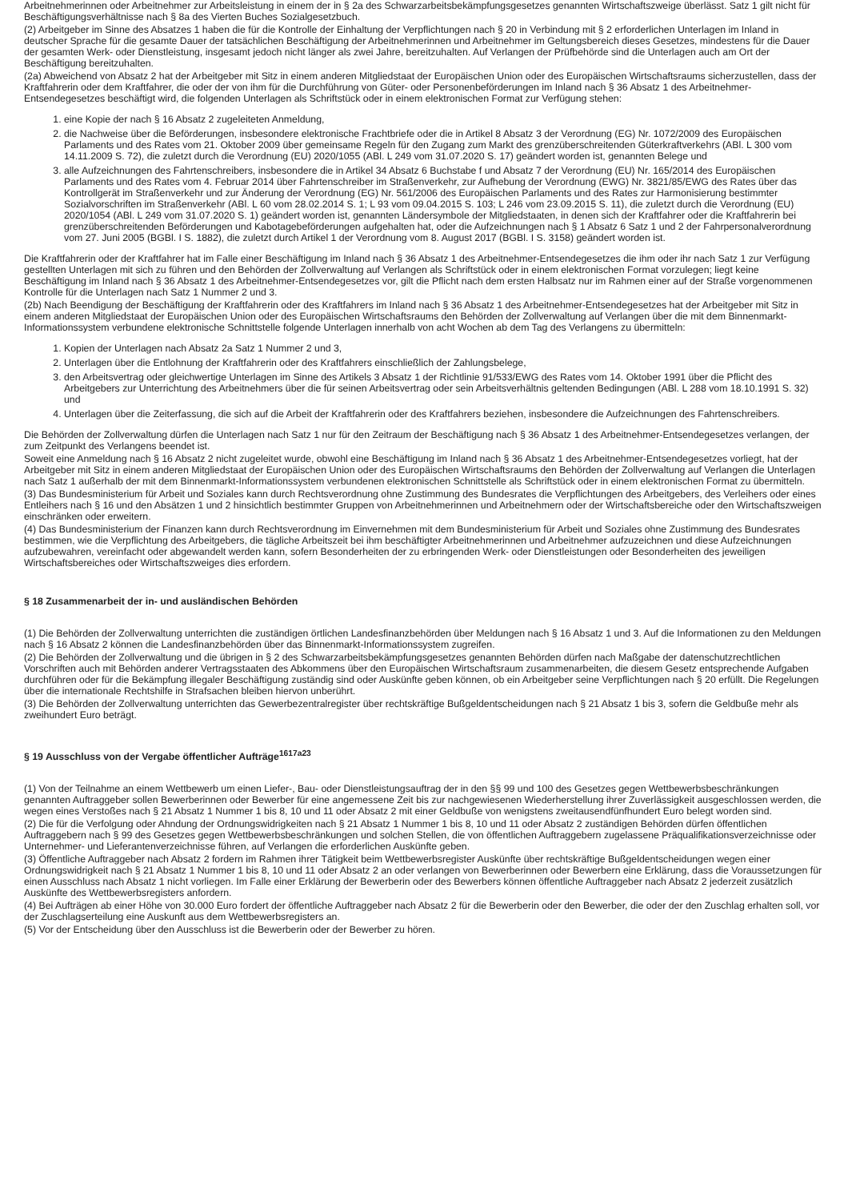Arbeitnehmerinnen oder Arbeitnehmer zur Arbeitsleistung in einem der in § 2a des Schwarzarbeitsbekämpfungsgesetzes genannten Wirtschaftszweige überlässt. Satz 1 gilt nicht für Beschäftigungsverhältnisse nach § 8a des Vierten Buches Sozialgesetzbuch.
(2) Arbeitgeber im Sinne des Absatzes 1 haben die für die Kontrolle der Einhaltung der Verpflichtungen nach § 20 in Verbindung mit § 2 erforderlichen Unterlagen im Inland in deutscher Sprache für die gesamte Dauer der tatsächlichen Beschäftigung der Arbeitnehmerinnen und Arbeitnehmer im Geltungsbereich dieses Gesetzes, mindestens für die Dauer der gesamten Werk- oder Dienstleistung, insgesamt jedoch nicht länger als zwei Jahre, bereitzuhalten. Auf Verlangen der Prüfbehörde sind die Unterlagen auch am Ort der Beschäftigung bereitzuhalten.
(2a) Abweichend von Absatz 2 hat der Arbeitgeber mit Sitz in einem anderen Mitgliedstaat der Europäischen Union oder des Europäischen Wirtschaftsraums sicherzustellen, dass der Kraftfahrerin oder dem Kraftfahrer, die oder der von ihm für die Durchführung von Güter- oder Personenbeförderungen im Inland nach § 36 Absatz 1 des Arbeitnehmer-Entsendegesetzes beschäftigt wird, die folgenden Unterlagen als Schriftstück oder in einem elektronischen Format zur Verfügung stehen:
1. eine Kopie der nach § 16 Absatz 2 zugeleiteten Anmeldung,
2. die Nachweise über die Beförderungen, insbesondere elektronische Frachtbriefe oder die in Artikel 8 Absatz 3 der Verordnung (EG) Nr. 1072/2009 des Europäischen Parlaments und des Rates vom 21. Oktober 2009 über gemeinsame Regeln für den Zugang zum Markt des grenzüberschreitenden Güterkraftverkehrs (ABl. L 300 vom 14.11.2009 S. 72), die zuletzt durch die Verordnung (EU) 2020/1055 (ABl. L 249 vom 31.07.2020 S. 17) geändert worden ist, genannten Belege und
3. alle Aufzeichnungen des Fahrtenschreibers, insbesondere die in Artikel 34 Absatz 6 Buchstabe f und Absatz 7 der Verordnung (EU) Nr. 165/2014 des Europäischen Parlaments und des Rates vom 4. Februar 2014 über Fahrtenschreiber im Straßenverkehr, zur Aufhebung der Verordnung (EWG) Nr. 3821/85/EWG des Rates über das Kontrollgerät im Straßenverkehr und zur Änderung der Verordnung (EG) Nr. 561/2006 des Europäischen Parlaments und des Rates zur Harmonisierung bestimmter Sozialvorschriften im Straßenverkehr (ABl. L 60 vom 28.02.2014 S. 1; L 93 vom 09.04.2015 S. 103; L 246 vom 23.09.2015 S. 11), die zuletzt durch die Verordnung (EU) 2020/1054 (ABl. L 249 vom 31.07.2020 S. 1) geändert worden ist, genannten Ländersymbole der Mitgliedstaaten, in denen sich der Kraftfahrer oder die Kraftfahrerin bei grenzüberschreitenden Beförderungen und Kabotagebeförderungen aufgehalten hat, oder die Aufzeichnungen nach § 1 Absatz 6 Satz 1 und 2 der Fahrpersonalverordnung vom 27. Juni 2005 (BGBl. I S. 1882), die zuletzt durch Artikel 1 der Verordnung vom 8. August 2017 (BGBl. I S. 3158) geändert worden ist.
Die Kraftfahrerin oder der Kraftfahrer hat im Falle einer Beschäftigung im Inland nach § 36 Absatz 1 des Arbeitnehmer-Entsendegesetzes die ihm oder ihr nach Satz 1 zur Verfügung gestellten Unterlagen mit sich zu führen und den Behörden der Zollverwaltung auf Verlangen als Schriftstück oder in einem elektronischen Format vorzulegen; liegt keine Beschäftigung im Inland nach § 36 Absatz 1 des Arbeitnehmer-Entsendegesetzes vor, gilt die Pflicht nach dem ersten Halbsatz nur im Rahmen einer auf der Straße vorgenommenen Kontrolle für die Unterlagen nach Satz 1 Nummer 2 und 3.
(2b) Nach Beendigung der Beschäftigung der Kraftfahrerin oder des Kraftfahrers im Inland nach § 36 Absatz 1 des Arbeitnehmer-Entsendegesetzes hat der Arbeitgeber mit Sitz in einem anderen Mitgliedstaat der Europäischen Union oder des Europäischen Wirtschaftsraums den Behörden der Zollverwaltung auf Verlangen über die mit dem Binnenmarkt-Informationssystem verbundene elektronische Schnittstelle folgende Unterlagen innerhalb von acht Wochen ab dem Tag des Verlangens zu übermitteln:
1. Kopien der Unterlagen nach Absatz 2a Satz 1 Nummer 2 und 3,
2. Unterlagen über die Entlohnung der Kraftfahrerin oder des Kraftfahrers einschließlich der Zahlungsbelege,
3. den Arbeitsvertrag oder gleichwertige Unterlagen im Sinne des Artikels 3 Absatz 1 der Richtlinie 91/533/EWG des Rates vom 14. Oktober 1991 über die Pflicht des Arbeitgebers zur Unterrichtung des Arbeitnehmers über die für seinen Arbeitsvertrag oder sein Arbeitsverhältnis geltenden Bedingungen (ABl. L 288 vom 18.10.1991 S. 32) und
4. Unterlagen über die Zeiterfassung, die sich auf die Arbeit der Kraftfahrerin oder des Kraftfahrers beziehen, insbesondere die Aufzeichnungen des Fahrtenschreibers.
Die Behörden der Zollverwaltung dürfen die Unterlagen nach Satz 1 nur für den Zeitraum der Beschäftigung nach § 36 Absatz 1 des Arbeitnehmer-Entsendegesetzes verlangen, der zum Zeitpunkt des Verlangens beendet ist.
Soweit eine Anmeldung nach § 16 Absatz 2 nicht zugeleitet wurde, obwohl eine Beschäftigung im Inland nach § 36 Absatz 1 des Arbeitnehmer-Entsendegesetzes vorliegt, hat der Arbeitgeber mit Sitz in einem anderen Mitgliedstaat der Europäischen Union oder des Europäischen Wirtschaftsraums den Behörden der Zollverwaltung auf Verlangen die Unterlagen nach Satz 1 außerhalb der mit dem Binnenmarkt-Informationssystem verbundenen elektronischen Schnittstelle als Schriftstück oder in einem elektronischen Format zu übermitteln.
(3) Das Bundesministerium für Arbeit und Soziales kann durch Rechtsverordnung ohne Zustimmung des Bundesrates die Verpflichtungen des Arbeitgebers, des Verleihers oder eines Entleihers nach § 16 und den Absätzen 1 und 2 hinsichtlich bestimmter Gruppen von Arbeitnehmerinnen und Arbeitnehmern oder der Wirtschaftsbereiche oder den Wirtschaftszweigen einschränken oder erweitern.
(4) Das Bundesministerium der Finanzen kann durch Rechtsverordnung im Einvernehmen mit dem Bundesministerium für Arbeit und Soziales ohne Zustimmung des Bundesrates bestimmen, wie die Verpflichtung des Arbeitgebers, die tägliche Arbeitszeit bei ihm beschäftigter Arbeitnehmerinnen und Arbeitnehmer aufzuzeichnen und diese Aufzeichnungen aufzubewahren, vereinfacht oder abgewandelt werden kann, sofern Besonderheiten der zu erbringenden Werk- oder Dienstleistungen oder Besonderheiten des jeweiligen Wirtschaftsbereiches oder Wirtschaftszweiges dies erfordern.
§ 18 Zusammenarbeit der in- und ausländischen Behörden
(1) Die Behörden der Zollverwaltung unterrichten die zuständigen örtlichen Landesfinanzbehörden über Meldungen nach § 16 Absatz 1 und 3. Auf die Informationen zu den Meldungen nach § 16 Absatz 2 können die Landesfinanzbehörden über das Binnenmarkt-Informationssystem zugreifen.
(2) Die Behörden der Zollverwaltung und die übrigen in § 2 des Schwarzarbeitsbekämpfungsgesetzes genannten Behörden dürfen nach Maßgabe der datenschutzrechtlichen Vorschriften auch mit Behörden anderer Vertragsstaaten des Abkommens über den Europäischen Wirtschaftsraum zusammenarbeiten, die diesem Gesetz entsprechende Aufgaben durchführen oder für die Bekämpfung illegaler Beschäftigung zuständig sind oder Auskünfte geben können, ob ein Arbeitgeber seine Verpflichtungen nach § 20 erfüllt. Die Regelungen über die internationale Rechtshilfe in Strafsachen bleiben hiervon unberührt.
(3) Die Behörden der Zollverwaltung unterrichten das Gewerbezentralregister über rechtskräftige Bußgeldentscheidungen nach § 21 Absatz 1 bis 3, sofern die Geldbuße mehr als zweihundert Euro beträgt.
§ 19 Ausschluss von der Vergabe öffentlicher Aufträge<sup>1617a23</sup>
(1) Von der Teilnahme an einem Wettbewerb um einen Liefer-, Bau- oder Dienstleistungsauftrag der in den §§ 99 und 100 des Gesetzes gegen Wettbewerbsbeschränkungen genannten Auftraggeber sollen Bewerberinnen oder Bewerber für eine angemessene Zeit bis zur nachgewiesenen Wiederherstellung ihrer Zuverlässigkeit ausgeschlossen werden, die wegen eines Verstoßes nach § 21 Absatz 1 Nummer 1 bis 8, 10 und 11 oder Absatz 2 mit einer Geldbuße von wenigstens zweitausendfünfhundert Euro belegt worden sind.
(2) Die für die Verfolgung oder Ahndung der Ordnungswidrigkeiten nach § 21 Absatz 1 Nummer 1 bis 8, 10 und 11 oder Absatz 2 zuständigen Behörden dürfen öffentlichen Auftraggebern nach § 99 des Gesetzes gegen Wettbewerbsbeschränkungen und solchen Stellen, die von öffentlichen Auftraggebern zugelassene Präqualifikationsverzeichnisse oder Unternehmer- und Lieferantenverzeichnisse führen, auf Verlangen die erforderlichen Auskünfte geben.
(3) Öffentliche Auftraggeber nach Absatz 2 fordern im Rahmen ihrer Tätigkeit beim Wettbewerbsregister Auskünfte über rechtskräftige Bußgeldentscheidungen wegen einer Ordnungswidrigkeit nach § 21 Absatz 1 Nummer 1 bis 8, 10 und 11 oder Absatz 2 an oder verlangen von Bewerberinnen oder Bewerbern eine Erklärung, dass die Voraussetzungen für einen Ausschluss nach Absatz 1 nicht vorliegen. Im Falle einer Erklärung der Bewerberin oder des Bewerbers können öffentliche Auftraggeber nach Absatz 2 jederzeit zusätzlich Auskünfte des Wettbewerbsregisters anfordern.
(4) Bei Aufträgen ab einer Höhe von 30.000 Euro fordert der öffentliche Auftraggeber nach Absatz 2 für die Bewerberin oder den Bewerber, die oder der den Zuschlag erhalten soll, vor der Zuschlagserteilung eine Auskunft aus dem Wettbewerbsregisters an.
(5) Vor der Entscheidung über den Ausschluss ist die Bewerberin oder der Bewerber zu hören.